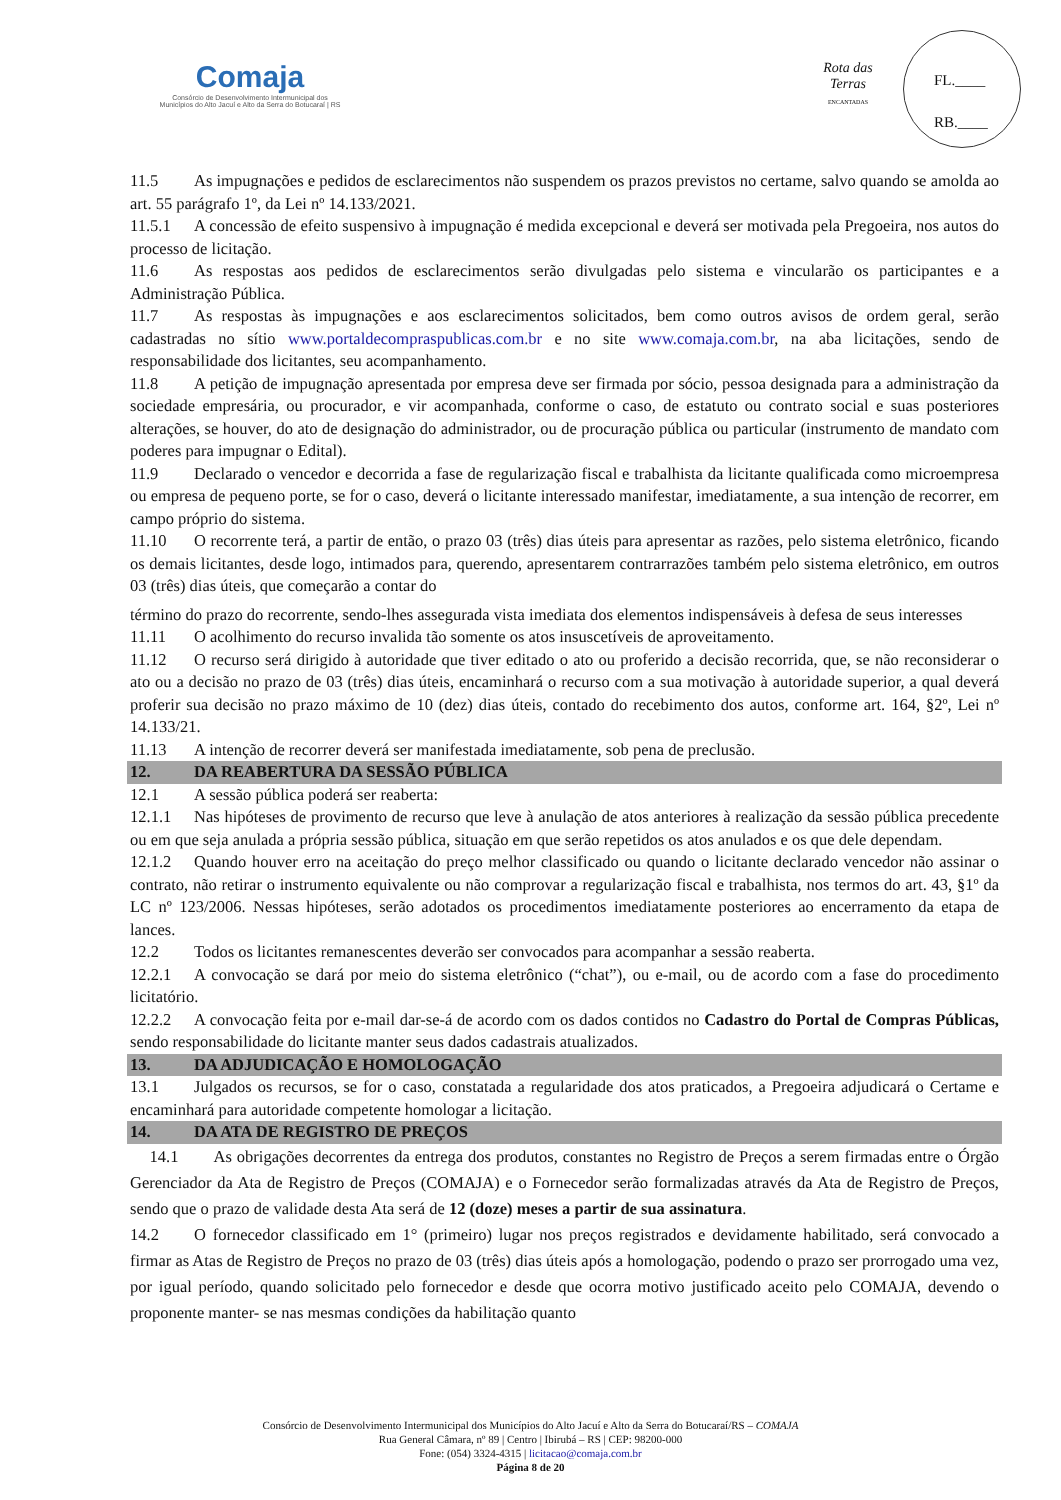Comaja
Consórcio de Desenvolvimento Intermunicipal dos
Municípios do Alto Jacuí e Alto da Serra do Botucaraí | RS
Rota das Terras
ENCANTADAS
FL.____
RB.____
11.5 As impugnações e pedidos de esclarecimentos não suspendem os prazos previstos no certame, salvo quando se amolda ao art. 55 parágrafo 1º, da Lei nº 14.133/2021.
11.5.1 A concessão de efeito suspensivo à impugnação é medida excepcional e deverá ser motivada pela Pregoeira, nos autos do processo de licitação.
11.6 As respostas aos pedidos de esclarecimentos serão divulgadas pelo sistema e vincularão os participantes e a Administração Pública.
11.7 As respostas às impugnações e aos esclarecimentos solicitados, bem como outros avisos de ordem geral, serão cadastradas no sítio www.portaldecompraspublicas.com.br e no site www.comaja.com.br, na aba licitações, sendo de responsabilidade dos licitantes, seu acompanhamento.
11.8 A petição de impugnação apresentada por empresa deve ser firmada por sócio, pessoa designada para a administração da sociedade empresária, ou procurador, e vir acompanhada, conforme o caso, de estatuto ou contrato social e suas posteriores alterações, se houver, do ato de designação do administrador, ou de procuração pública ou particular (instrumento de mandato com poderes para impugnar o Edital).
11.9 Declarado o vencedor e decorrida a fase de regularização fiscal e trabalhista da licitante qualificada como microempresa ou empresa de pequeno porte, se for o caso, deverá o licitante interessado manifestar, imediatamente, a sua intenção de recorrer, em campo próprio do sistema.
11.10 O recorrente terá, a partir de então, o prazo 03 (três) dias úteis para apresentar as razões, pelo sistema eletrônico, ficando os demais licitantes, desde logo, intimados para, querendo, apresentarem contrarrazões também pelo sistema eletrônico, em outros 03 (três) dias úteis, que começarão a contar do
término do prazo do recorrente, sendo-lhes assegurada vista imediata dos elementos indispensáveis à defesa de seus interesses
11.11 O acolhimento do recurso invalida tão somente os atos insuscetíveis de aproveitamento.
11.12 O recurso será dirigido à autoridade que tiver editado o ato ou proferido a decisão recorrida, que, se não reconsiderar o ato ou a decisão no prazo de 03 (três) dias úteis, encaminhará o recurso com a sua motivação à autoridade superior, a qual deverá proferir sua decisão no prazo máximo de 10 (dez) dias úteis, contado do recebimento dos autos, conforme art. 164, §2º, Lei nº 14.133/21.
11.13 A intenção de recorrer deverá ser manifestada imediatamente, sob pena de preclusão.
12. DA REABERTURA DA SESSÃO PÚBLICA
12.1 A sessão pública poderá ser reaberta:
12.1.1 Nas hipóteses de provimento de recurso que leve à anulação de atos anteriores à realização da sessão pública precedente ou em que seja anulada a própria sessão pública, situação em que serão repetidos os atos anulados e os que dele dependam.
12.1.2 Quando houver erro na aceitação do preço melhor classificado ou quando o licitante declarado vencedor não assinar o contrato, não retirar o instrumento equivalente ou não comprovar a regularização fiscal e trabalhista, nos termos do art. 43, §1º da LC nº 123/2006. Nessas hipóteses, serão adotados os procedimentos imediatamente posteriores ao encerramento da etapa de lances.
12.2 Todos os licitantes remanescentes deverão ser convocados para acompanhar a sessão reaberta.
12.2.1 A convocação se dará por meio do sistema eletrônico (“chat”), ou e-mail, ou de acordo com a fase do procedimento licitatório.
12.2.2 A convocação feita por e-mail dar-se-á de acordo com os dados contidos no Cadastro do Portal de Compras Públicas, sendo responsabilidade do licitante manter seus dados cadastrais atualizados.
13. DA ADJUDICAÇÃO E HOMOLOGAÇÃO
13.1 Julgados os recursos, se for o caso, constatada a regularidade dos atos praticados, a Pregoeira adjudicará o Certame e encaminhará para autoridade competente homologar a licitação.
14. DA ATA DE REGISTRO DE PREÇOS
14.1 As obrigações decorrentes da entrega dos produtos, constantes no Registro de Preços a serem firmadas entre o Órgão Gerenciador da Ata de Registro de Preços (COMAJA) e o Fornecedor serão formalizadas através da Ata de Registro de Preços, sendo que o prazo de validade desta Ata será de 12 (doze) meses a partir de sua assinatura.
14.2 O fornecedor classificado em 1° (primeiro) lugar nos preços registrados e devidamente habilitado, será convocado a firmar as Atas de Registro de Preços no prazo de 03 (três) dias úteis após a homologação, podendo o prazo ser prorrogado uma vez, por igual período, quando solicitado pelo fornecedor e desde que ocorra motivo justificado aceito pelo COMAJA, devendo o proponente manter- se nas mesmas condições da habilitação quanto
Consórcio de Desenvolvimento Intermunicipal dos Municípios do Alto Jacuí e Alto da Serra do Botucaraí/RS – COMAJA
Rua General Câmara, nº 89 | Centro | Ibirubá – RS | CEP: 98200-000
Fone: (054) 3324-4315 | licitacao@comaja.com.br
Página 8 de 20